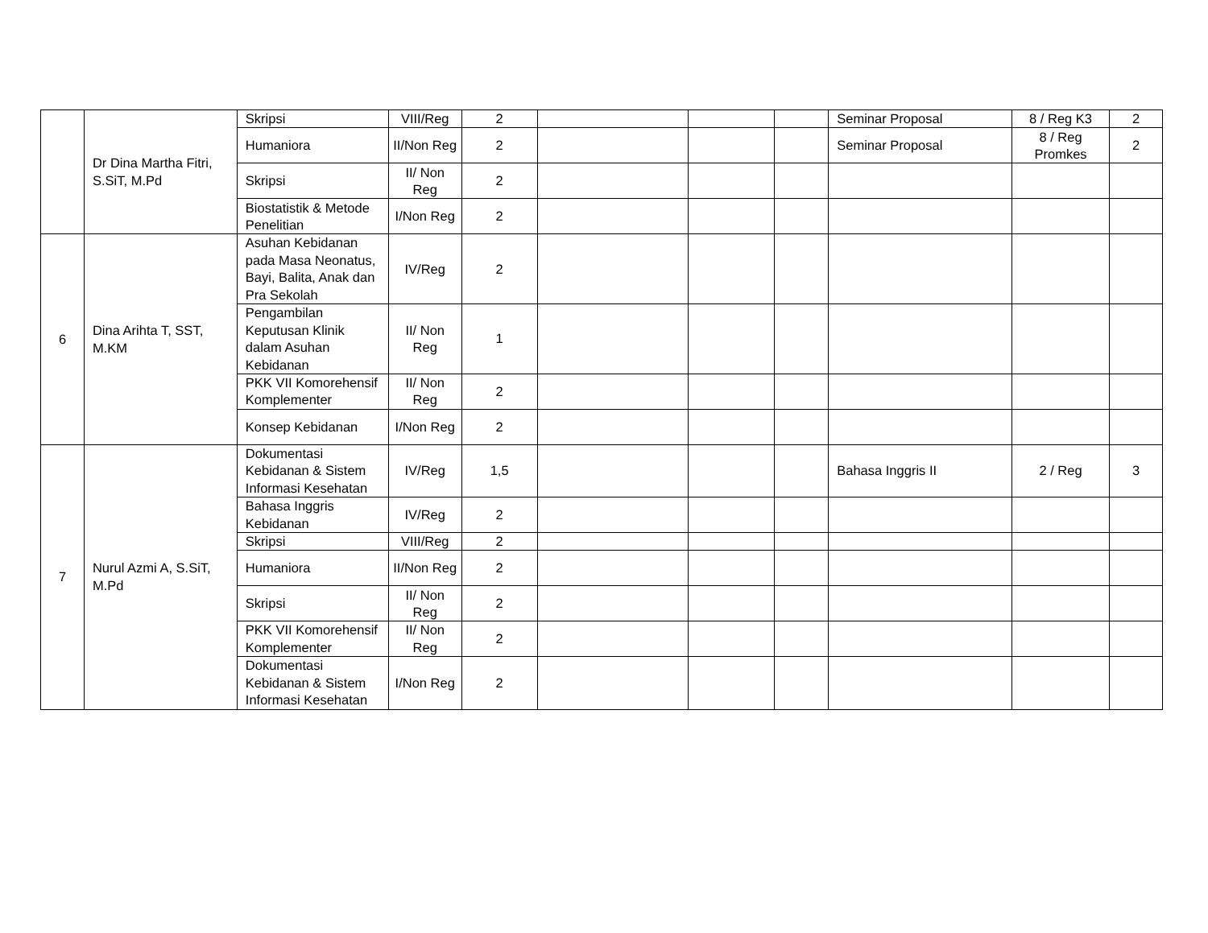| | Dr Dina Martha Fitri, S.SiT, M.Pd | Skripsi | VIII/Reg | 2 | | | | Seminar Proposal | 8 / Reg K3 | 2 |
| | | Humaniora | II/Non Reg | 2 | | | | Seminar Proposal | 8 / Reg Promkes | 2 |
| | | Skripsi | II/ Non Reg | 2 | | | | | | |
| | | Biostatistik & Metode Penelitian | I/Non Reg | 2 | | | | | | |
| 6 | Dina Arihta T, SST, M.KM | Asuhan Kebidanan pada Masa Neonatus, Bayi, Balita, Anak dan Pra Sekolah | IV/Reg | 2 | | | | | | |
| | | Pengambilan Keputusan Klinik dalam Asuhan Kebidanan | II/ Non Reg | 1 | | | | | | |
| | | PKK VII Komorehensif Komplementer | II/ Non Reg | 2 | | | | | | |
| | | Konsep Kebidanan | I/Non Reg | 2 | | | | | | |
| 7 | Nurul Azmi A, S.SiT, M.Pd | Dokumentasi Kebidanan & Sistem Informasi Kesehatan | IV/Reg | 1,5 | | | | Bahasa Inggris II | 2 / Reg | 3 |
| | | Bahasa Inggris Kebidanan | IV/Reg | 2 | | | | | | |
| | | Skripsi | VIII/Reg | 2 | | | | | | |
| | | Humaniora | II/Non Reg | 2 | | | | | | |
| | | Skripsi | II/ Non Reg | 2 | | | | | | |
| | | PKK VII Komorehensif Komplementer | II/ Non Reg | 2 | | | | | | |
| | | Dokumentasi Kebidanan & Sistem Informasi Kesehatan | I/Non Reg | 2 | | | | | | |